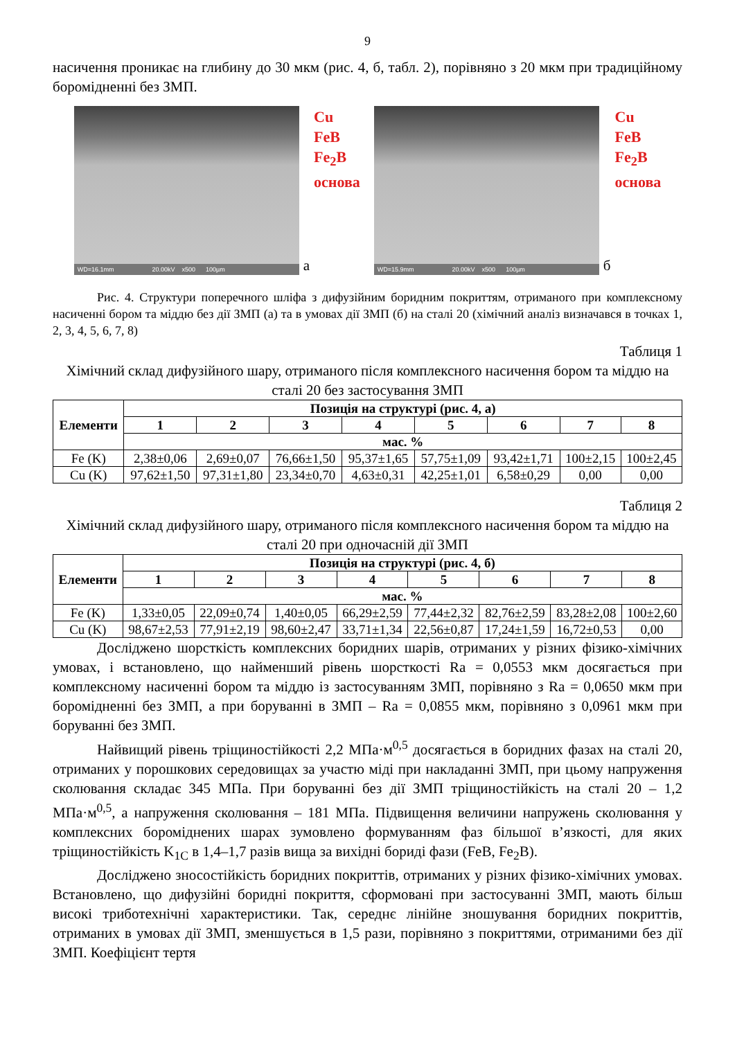9
насичення проникає на глибину до 30 мкм (рис. 4, б, табл. 2), порівняно з 20 мкм при традиційному боромідненні без ЗМП.
WD=16.1mm 20.00kV x500 100µm
а
Cu
FeB
Fe<sub>2</sub>B
основа
WD=15.9mm 20.00kV x500 100µm
б
Cu
FeB
Fe<sub>2</sub>B
основа
Рис. 4. Структури поперечного шліфа з дифузійним боридним покриттям, отриманого при комплексному насиченні бором та міддю без дії ЗМП (а) та в умовах дії ЗМП (б) на сталі 20 (хімічний аналіз визначався в точках 1, 2, 3, 4, 5, 6, 7, 8)
Таблиця 1
Хімічний склад дифузійного шару, отриманого після комплексного насичення бором та міддю на сталі 20 без застосування ЗМП
| Елементи | Позиція на структурі (рис. 4, а) | | | | | | | |
| --- | --- | --- | --- | --- | --- | --- | --- | --- |
| | 1 | 2 | 3 | 4 | 5 | 6 | 7 | 8 |
| | мас. % | | | | | | | |
| Fe (K) | 2,38±0,06 | 2,69±0,07 | 76,66±1,50 | 95,37±1,65 | 57,75±1,09 | 93,42±1,71 | 100±2,15 | 100±2,45 |
| Cu (K) | 97,62±1,50 | 97,31±1,80 | 23,34±0,70 | 4,63±0,31 | 42,25±1,01 | 6,58±0,29 | 0,00 | 0,00 |
Таблиця 2
Хімічний склад дифузійного шару, отриманого після комплексного насичення бором та міддю на сталі 20 при одночасній дії ЗМП
| Елементи | Позиція на структурі (рис. 4, б) | | | | | | | |
| --- | --- | --- | --- | --- | --- | --- | --- | --- |
| | 1 | 2 | 3 | 4 | 5 | 6 | 7 | 8 |
| | мас. % | | | | | | | |
| Fe (K) | 1,33±0,05 | 22,09±0,74 | 1,40±0,05 | 66,29±2,59 | 77,44±2,32 | 82,76±2,59 | 83,28±2,08 | 100±2,60 |
| Cu (K) | 98,67±2,53 | 77,91±2,19 | 98,60±2,47 | 33,71±1,34 | 22,56±0,87 | 17,24±1,59 | 16,72±0,53 | 0,00 |
Досліджено шорсткість комплексних боридних шарів, отриманих у різних фізико-хімічних умовах, і встановлено, що найменший рівень шорсткості Ra = 0,0553 мкм досягається при комплексному насиченні бором та міддю із застосуванням ЗМП, порівняно з Ra = 0,0650 мкм при боромідненні без ЗМП, а при боруванні в ЗМП – Ra = 0,0855 мкм, порівняно з 0,0961 мкм при боруванні без ЗМП.
Найвищий рівень тріщиностійкості 2,2 МПа·м<sup>0,5</sup> досягається в боридних фазах на сталі 20, отриманих у порошкових середовищах за участю міді при накладанні ЗМП, при цьому напруження сколювання складає 345 МПа. При боруванні без дії ЗМП тріщиностійкість на сталі 20 – 1,2 МПа·м<sup>0,5</sup>, а напруження сколювання – 181 МПа. Підвищення величини напружень сколювання у комплексних бороміднених шарах зумовлено формуванням фаз більшої в’язкості, для яких тріщиностійкість K<sub>1C</sub> в 1,4–1,7 разів вища за вихідні бориді фази (FeB, Fe<sub>2</sub>B).
Досліджено зносостійкість боридних покриттів, отриманих у різних фізико-хімічних умовах. Встановлено, що дифузійні боридні покриття, сформовані при застосуванні ЗМП, мають більш високі триботехнічні характеристики. Так, середнє лінійне зношування боридних покриттів, отриманих в умовах дії ЗМП, зменшується в 1,5 рази, порівняно з покриттями, отриманими без дії ЗМП. Коефіцієнт тертя